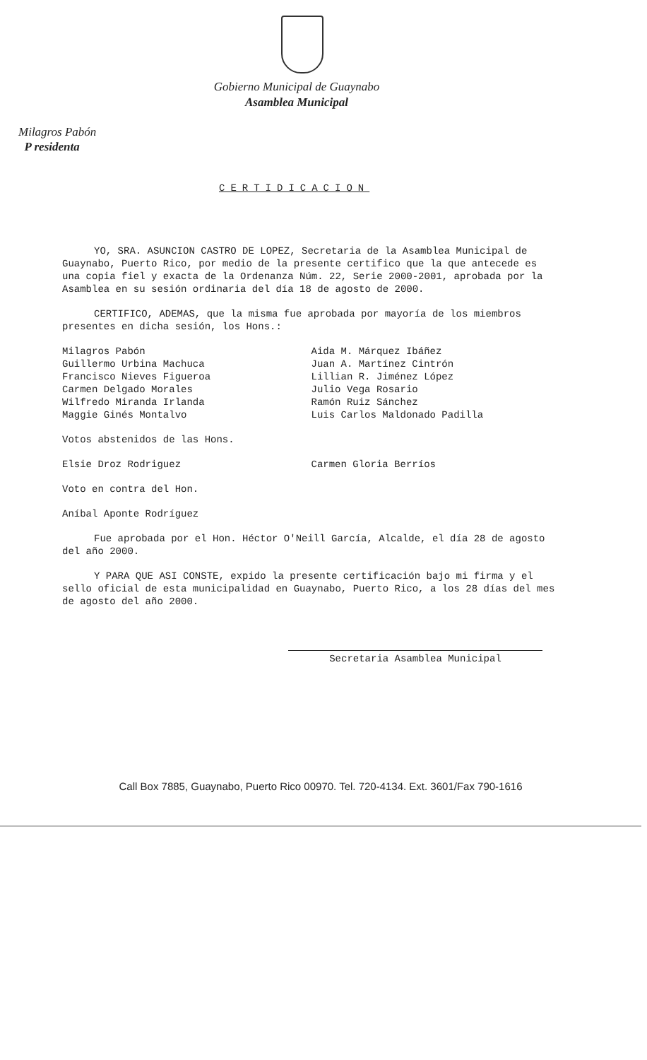Gobierno Municipal de Guaynabo
Asamblea Municipal
Milagros Pabón
P residenta
CERTIDICACION
YO, SRA. ASUNCION CASTRO DE LOPEZ, Secretaria de la Asamblea Municipal de Guaynabo, Puerto Rico, por medio de la presente certifico que la que antecede es una copia fiel y exacta de la Ordenanza Núm. 22, Serie 2000-2001, aprobada por la Asamblea en su sesión ordinaria del día 18 de agosto de 2000.
CERTIFICO, ADEMAS, que la misma fue aprobada por mayoría de los miembros presentes en dicha sesión, los Hons.:
Milagros Pabón
Guillermo Urbina Machuca
Francisco Nieves Figueroa
Carmen Delgado Morales
Wilfredo Miranda Irlanda
Maggie Ginés Montalvo
Aida M. Márquez Ibáñez
Juan A. Martínez Cintrón
Lillian R. Jiménez López
Julio Vega Rosario
Ramón Ruiz Sánchez
Luis Carlos Maldonado Padilla
Votos abstenidos de las Hons.
Elsie Droz Rodriguez Carmen Gloria Berríos
Voto en contra del Hon.
Aníbal Aponte Rodríguez
Fue aprobada por el Hon. Héctor O'Neill García, Alcalde, el día 28 de agosto del año 2000.
Y PARA QUE ASI CONSTE, expido la presente certificación bajo mi firma y el sello oficial de esta municipalidad en Guaynabo, Puerto Rico, a los 28 días del mes de agosto del año 2000.
Secretaria Asamblea Municipal
Call Box 7885, Guaynabo, Puerto Rico 00970. Tel. 720-4134. Ext. 3601/Fax 790-1616